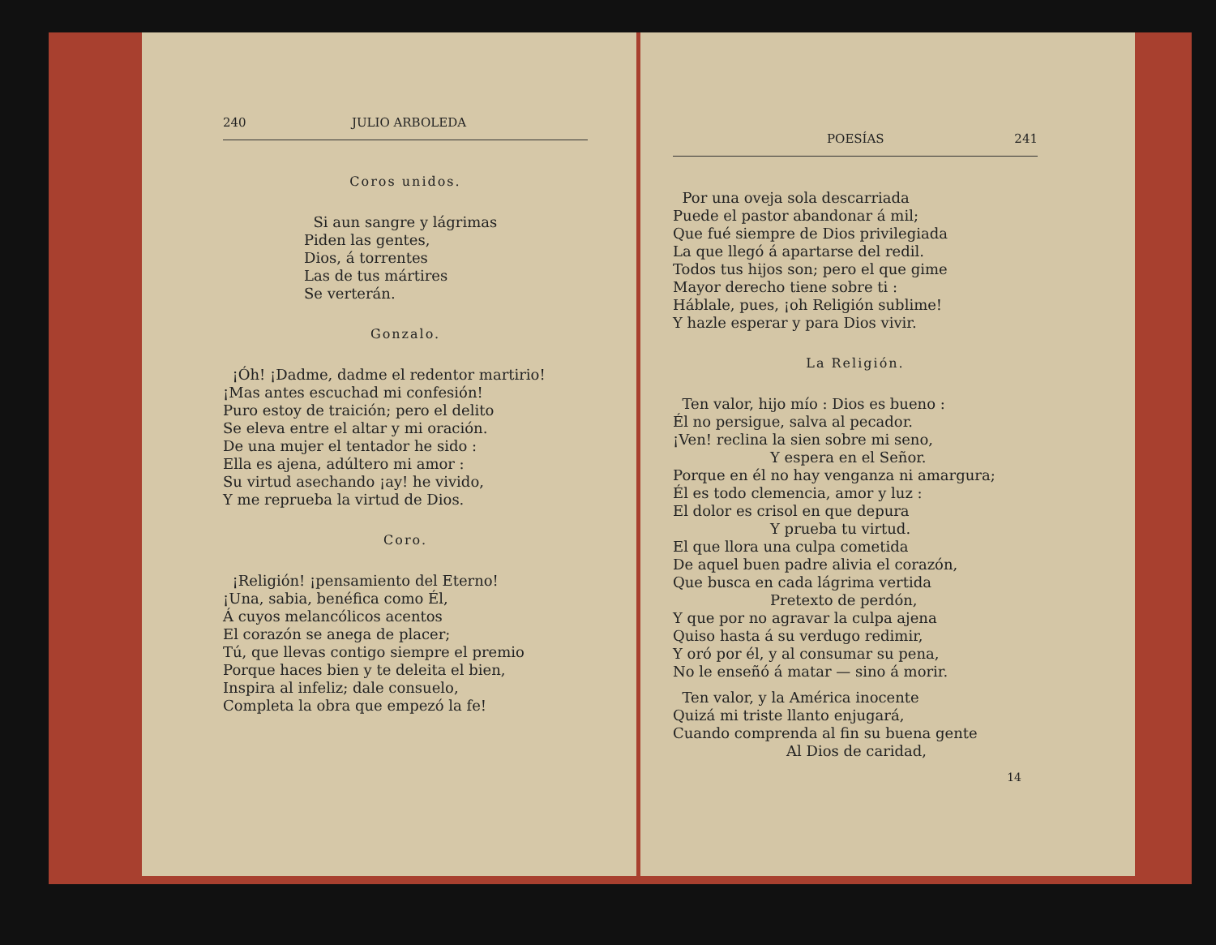240 JULIO ARBOLEDA
Coros unidos.
Si aun sangre y lágrimas
Piden las gentes,
Dios, á torrentes
Las de tus mártires
Se verterán.
Gonzalo.
¡Óh! ¡Dadme, dadme el redentor martirio!
¡Mas antes escuchad mi confesión!
Puro estoy de traición; pero el delito
Se eleva entre el altar y mi oración.
De una mujer el tentador he sido :
Ella es ajena, adúltero mi amor :
Su virtud asechando ¡ay! he vivido,
Y me reprueba la virtud de Dios.
Coro.
¡Religión! ¡pensamiento del Eterno!
¡Una, sabia, benéfica como Él,
Á cuyos melancólicos acentos
El corazón se anega de placer;
Tú, que llevas contigo siempre el premio
Porque haces bien y te deleita el bien,
Inspira al infeliz; dale consuelo,
Completa la obra que empezó la fe!
POESÍAS 241
Por una oveja sola descarriada
Puede el pastor abandonar á mil;
Que fué siempre de Dios privilegiada
La que llegó á apartarse del redil.
Todos tus hijos son; pero el que gime
Mayor derecho tiene sobre ti :
Háblale, pues, ¡oh Religión sublime!
Y hazle esperar y para Dios vivir.
La Religión.
Ten valor, hijo mío : Dios es bueno :
Él no persigue, salva al pecador.
¡Ven! reclina la sien sobre mi seno,
Y espera en el Señor.
Porque en él no hay venganza ni amargura;
Él es todo clemencia, amor y luz :
El dolor es crisol en que depura
Y prueba tu virtud.
El que llora una culpa cometida
De aquel buen padre alivia el corazón,
Que busca en cada lágrima vertida
Pretexto de perdón,
Y que por no agravar la culpa ajena
Quiso hasta á su verdugo redimir,
Y oró por él, y al consumar su pena,
No le enseñó á matar — sino á morir.
Ten valor, y la América inocente
Quizá mi triste llanto enjugará,
Cuando comprenda al fin su buena gente
Al Dios de caridad,
14